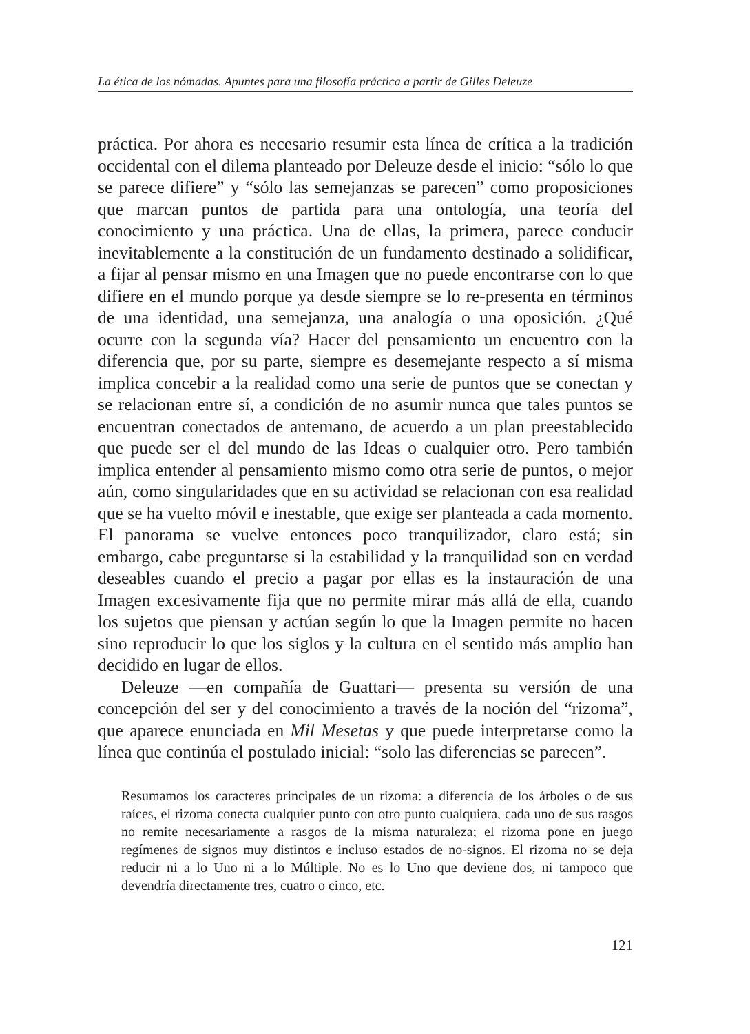La ética de los nómadas. Apuntes para una filosofía práctica a partir de Gilles Deleuze
práctica. Por ahora es necesario resumir esta línea de crítica a la tradición occidental con el dilema planteado por Deleuze desde el inicio: “sólo lo que se parece difiere” y “sólo las semejanzas se parecen” como proposiciones que marcan puntos de partida para una ontología, una teoría del conocimiento y una práctica. Una de ellas, la primera, parece conducir inevitablemente a la constitución de un fundamento destinado a solidificar, a fijar al pensar mismo en una Imagen que no puede encontrarse con lo que difiere en el mundo porque ya desde siempre se lo re-presenta en términos de una identidad, una semejanza, una analogía o una oposición. ¿Qué ocurre con la segunda vía? Hacer del pensamiento un encuentro con la diferencia que, por su parte, siempre es desemejante respecto a sí misma implica concebir a la realidad como una serie de puntos que se conectan y se relacionan entre sí, a condición de no asumir nunca que tales puntos se encuentran conectados de antemano, de acuerdo a un plan preestablecido que puede ser el del mundo de las Ideas o cualquier otro. Pero también implica entender al pensamiento mismo como otra serie de puntos, o mejor aún, como singularidades que en su actividad se relacionan con esa realidad que se ha vuelto móvil e inestable, que exige ser planteada a cada momento. El panorama se vuelve entonces poco tranquilizador, claro está; sin embargo, cabe preguntarse si la estabilidad y la tranquilidad son en verdad deseables cuando el precio a pagar por ellas es la instauración de una Imagen excesivamente fija que no permite mirar más allá de ella, cuando los sujetos que piensan y actúan según lo que la Imagen permite no hacen sino reproducir lo que los siglos y la cultura en el sentido más amplio han decidido en lugar de ellos.
Deleuze —en compañía de Guattari— presenta su versión de una concepción del ser y del conocimiento a través de la noción del “rizoma”, que aparece enunciada en Mil Mesetas y que puede interpretarse como la línea que continúa el postulado inicial: “solo las diferencias se parecen”.
Resumamos los caracteres principales de un rizoma: a diferencia de los árboles o de sus raíces, el rizoma conecta cualquier punto con otro punto cualquiera, cada uno de sus rasgos no remite necesariamente a rasgos de la misma naturaleza; el rizoma pone en juego regímenes de signos muy distintos e incluso estados de no-signos. El rizoma no se deja reducir ni a lo Uno ni a lo Múltiple. No es lo Uno que deviene dos, ni tampoco que devendría directamente tres, cuatro o cinco, etc.
121